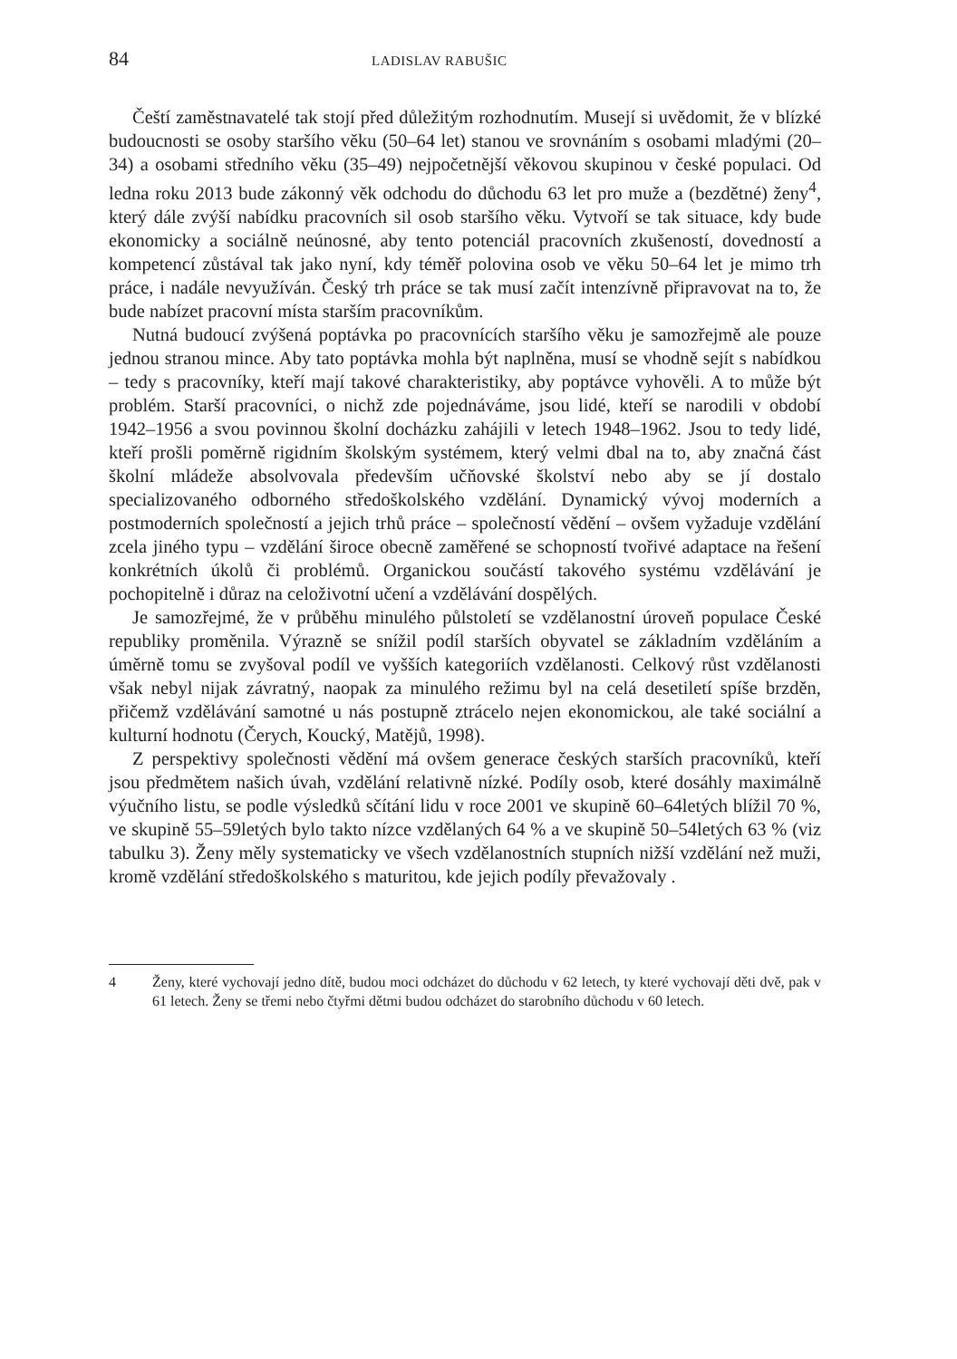84 LADISLAV RABUŠIC
Čeští zaměstnavatelé tak stojí před důležitým rozhodnutím. Musejí si uvědomit, že v blízké budoucnosti se osoby staršího věku (50–64 let) stanou ve srovnáním s osobami mladými (20–34) a osobami středního věku (35–49) nejpočetnější věkovou skupinou v české populaci. Od ledna roku 2013 bude zákonný věk odchodu do důchodu 63 let pro muže a (bezdětné) ženy<sup>4</sup>, který dále zvýší nabídku pracovních sil osob staršího věku. Vytvoří se tak situace, kdy bude ekonomicky a sociálně neúnosné, aby tento potenciál pracovních zkušeností, dovedností a kompetencí zůstával tak jako nyní, kdy téměř polovina osob ve věku 50–64 let je mimo trh práce, i nadále nevyužíván. Český trh práce se tak musí začít intenzívně připravovat na to, že bude nabízet pracovní místa starším pracovníkům.
Nutná budoucí zvýšená poptávka po pracovnících staršího věku je samozřejmě ale pouze jednou stranou mince. Aby tato poptávka mohla být naplněna, musí se vhodně sejít s nabídkou – tedy s pracovníky, kteří mají takové charakteristiky, aby poptávce vyhověli. A to může být problém. Starší pracovníci, o nichž zde pojednáváme, jsou lidé, kteří se narodili v období 1942–1956 a svou povinnou školní docházku zahájili v letech 1948–1962. Jsou to tedy lidé, kteří prošli poměrně rigidním školským systémem, který velmi dbal na to, aby značná část školní mládeže absolvovala především učňovské školství nebo aby se jí dostalo specializovaného odborného středoškolského vzdělání. Dynamický vývoj moderních a postmoderních společností a jejich trhů práce – společností vědění – ovšem vyžaduje vzdělání zcela jiného typu – vzdělání široce obecně zaměřené se schopností tvořivé adaptace na řešení konkrétních úkolů či problémů. Organickou součástí takového systému vzdělávání je pochopitelně i důraz na celoživotní učení a vzdělávání dospělých.
Je samozřejmé, že v průběhu minulého půlstoletí se vzdělanostní úroveň populace České republiky proměnila. Výrazně se snížil podíl starších obyvatel se základním vzděláním a úměrně tomu se zvyšoval podíl ve vyšších kategoriích vzdělanosti. Celkový růst vzdělanosti však nebyl nijak závratný, naopak za minulého režimu byl na celá desetiletí spíše brzděn, přičemž vzdělávání samotné u nás postupně ztrácelo nejen ekonomickou, ale také sociální a kulturní hodnotu (Čerych, Koucký, Matějů, 1998).
Z perspektivy společnosti vědění má ovšem generace českých starších pracovníků, kteří jsou předmětem našich úvah, vzdělání relativně nízké. Podíly osob, které dosáhly maximálně výučního listu, se podle výsledků sčítání lidu v roce 2001 ve skupině 60–64letých blížil 70 %, ve skupině 55–59letých bylo takto nízce vzdělaných 64 % a ve skupině 50–54letých 63 % (viz tabulku 3). Ženy měly systematicky ve všech vzdělanostních stupních nižší vzdělání než muži, kromě vzdělání středoškolského s maturitou, kde jejich podíly převažovaly .
4 Ženy, které vychovají jedno dítě, budou moci odcházet do důchodu v 62 letech, ty které vychovají děti dvě, pak v 61 letech. Ženy se třemi nebo čtyřmi dětmi budou odcházet do starobního důchodu v 60 letech.